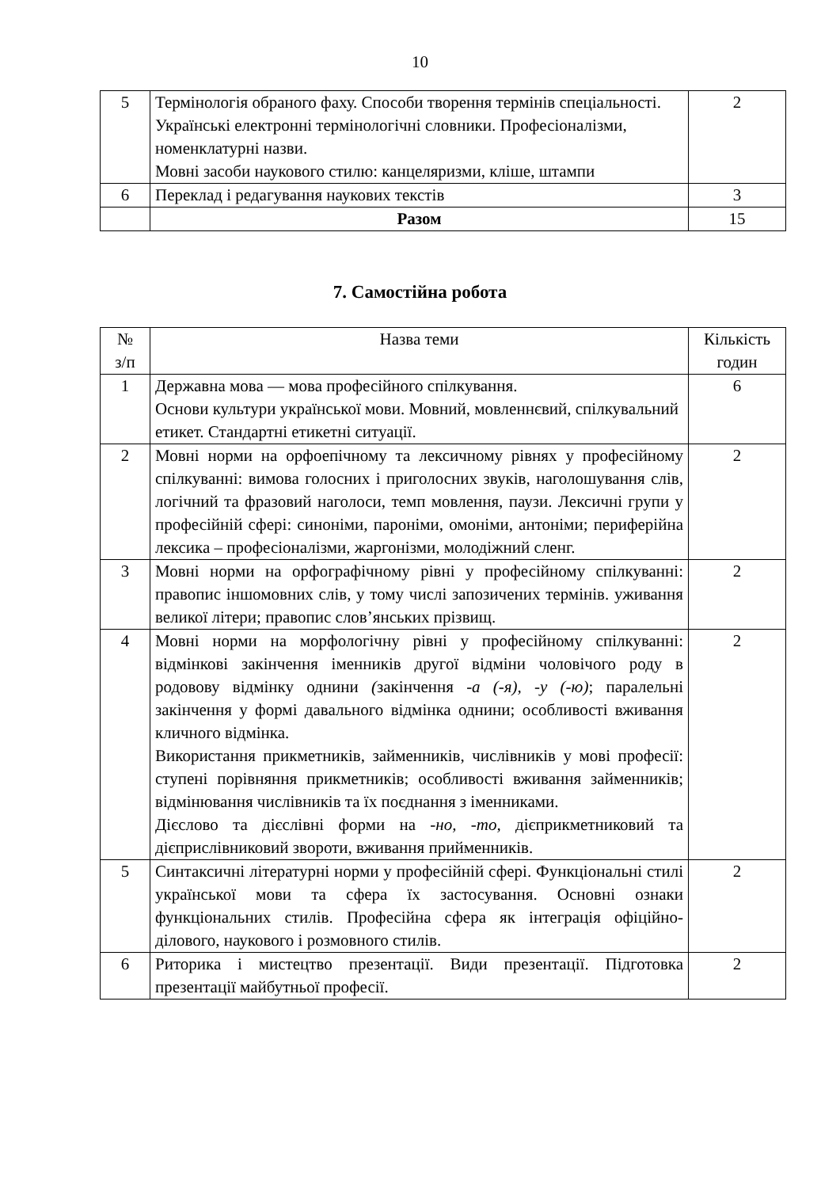10
| 5 | Термінологія обраного фаху. Способи творення термінів спеціальності. Українські електронні термінологічні словники. Професіоналізми, номенклатурні назви. Мовні засоби наукового стилю: канцеляризми, кліше, штампи | 2 |
| 6 | Переклад і редагування наукових текстів | 3 |
| | Разом | 15 |
7. Самостійна робота
| № з/п | Назва теми | Кількість годин |
| 1 | Державна мова — мова професійного спілкування. Основи культури української мови. Мовний, мовленнєвий, спілкувальний етикет. Стандартні етикетні ситуації. | 6 |
| 2 | Мовні норми на орфоепічному та лексичному рівнях у професійному спілкуванні: вимова голосних і приголосних звуків, наголошування слів, логічний та фразовий наголоси, темп мовлення, паузи. Лексичні групи у професійній сфері: синоніми, пароніми, омоніми, антоніми; периферійна лексика – професіоналізми, жаргонізми, молодіжний сленг. | 2 |
| 3 | Мовні норми на орфографічному рівні у професійному спілкуванні: правопис іншомовних слів, у тому числі запозичених термінів. уживання великої літери; правопис слов’янських прізвищ. | 2 |
| 4 | Мовні норми на морфологічну рівні у професійному спілкуванні: відмінкові закінчення іменників другої відміни чоловічого роду в родовову відмінку однини ( закінчення -а (-я), -у (-ю) ; паралельні закінчення у формі давального відмінка однини; особливості вживання кличного відмінка. Використання прикметників, займенників, числівників у мові професії: ступені порівняння прикметників; особливості вживання займенників; відмінювання числівників та їх поєднання з іменниками. Дієслово та дієслівні форми на -но, -то, дієприкметниковий та дієприслівниковий звороти, вживання прийменників. | 2 |
| 5 | Синтаксичні літературні норми у професійній сфері. Функціональні стилі української мови та сфера їх застосування. Основні ознаки функціональних стилів. Професійна сфера як інтеграція офіційно-ділового, наукового і розмовного стилів. | 2 |
| 6 | Риторика і мистецтво презентації. Види презентації. Підготовка презентації майбутньої професії. | 2 |